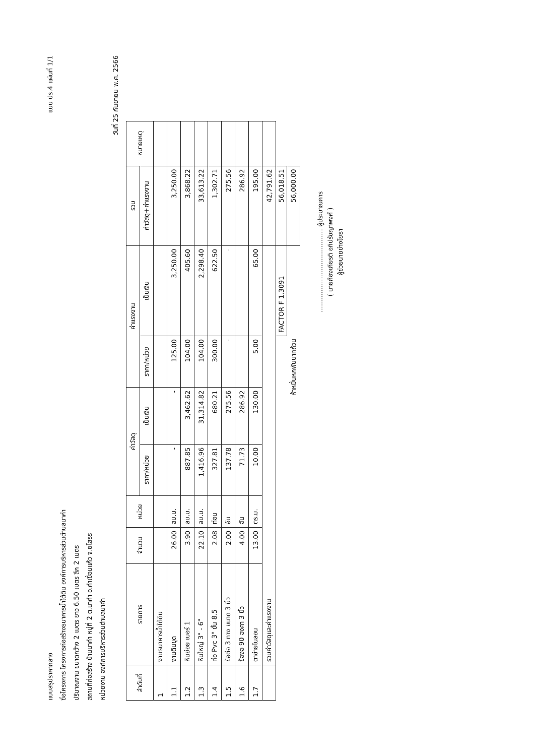แบบสรุปราคากลาง
แบบ ปร.4 แผ่นที่ 1/1
ชื่อโครงการ โครงการก่อสร้างธนาคารน้ำใต้ดิน องค์การบริหารส่วนตำบลนาคำ
ปริมาณงาน ขนาดกว้าง 2 เมตร ยาว 6.50 เมตร ลึก 2 เมตร
สถานที่ก่อสร้าง บ้านนาคำ หมู่ที่ 2 ต.นาคำ อ.คำเขื่อนแก้ว จ.ยโสธร
หน่วยงาน องค์การบริหารส่วนตำบลนาคำ
วันที่ 25 กันยายน พ.ศ. 2566
| ลำดับที่ | รายการ | จำนวน | หน่วย | ค่าวัสดุ | | ค่าแรงงาน | | รวม | หมายเหตุ |
| --- | --- | --- | --- | --- | --- | --- | --- | --- | --- |
| | | | | ราคา/หน่วย | เป็นเงิน | ราคา/หน่วย | เป็นเงิน | ค่าวัสดุ+ค่าแรงงาน | |
| 1 | งานธนาคารน้ำใต้ดิน | | | | | | | | |
| 1.1 | งานดินขุด | 26.00 | ลบ.ม. | - | - | 125.00 | 3,250.00 | 3,250.00 | |
| 1.2 | หินย่อย เบอร์ 1 | 3.90 | ลบ.ม. | 887.85 | 3,462.62 | 104.00 | 405.60 | 3,868.22 | |
| 1.3 | หินใหญ่ 3" - 6" | 22.10 | ลบ.ม. | 1,416.96 | 31,314.82 | 104.00 | 2,298.40 | 33,613.22 | |
| 1.4 | ท่อ Pvc 3" ชั้น 8.5 | 2.08 | ท่อน | 327.81 | 680.21 | 300.00 | 622.50 | 1,302.71 | |
| 1.5 | ข้อต่อ 3 ทาง ขนาด 3 นิ้ว | 2.00 | อัน | 137.78 | 275.56 | - | - | 275.56 | |
| 1.6 | ข้องอ 90 องศา 3 นิ้ว | 4.00 | อัน | 71.73 | 286.92 | | | 286.92 | |
| 1.7 | ตาข่ายไนลอน | 13.00 | ตร.ม. | 10.00 | 130.00 | 5.00 | 65.00 | 195.00 | |
| | รวมค่าวัสดุและค่าแรงงาน | | | | | | | 42,791.62 | |
| | | | | | | | FACTOR F 1.3091 | 56,018.51 | |
| ห้าหมื่นหกพันบาทถ้วน | | | | | | | | 56,000.00 | |
........................................ ผู้ประมาณการ
( นายก้องเกียรติ อภิปรัชญาพงศ์ )
ผู้ช่วยนายช่างโยธา